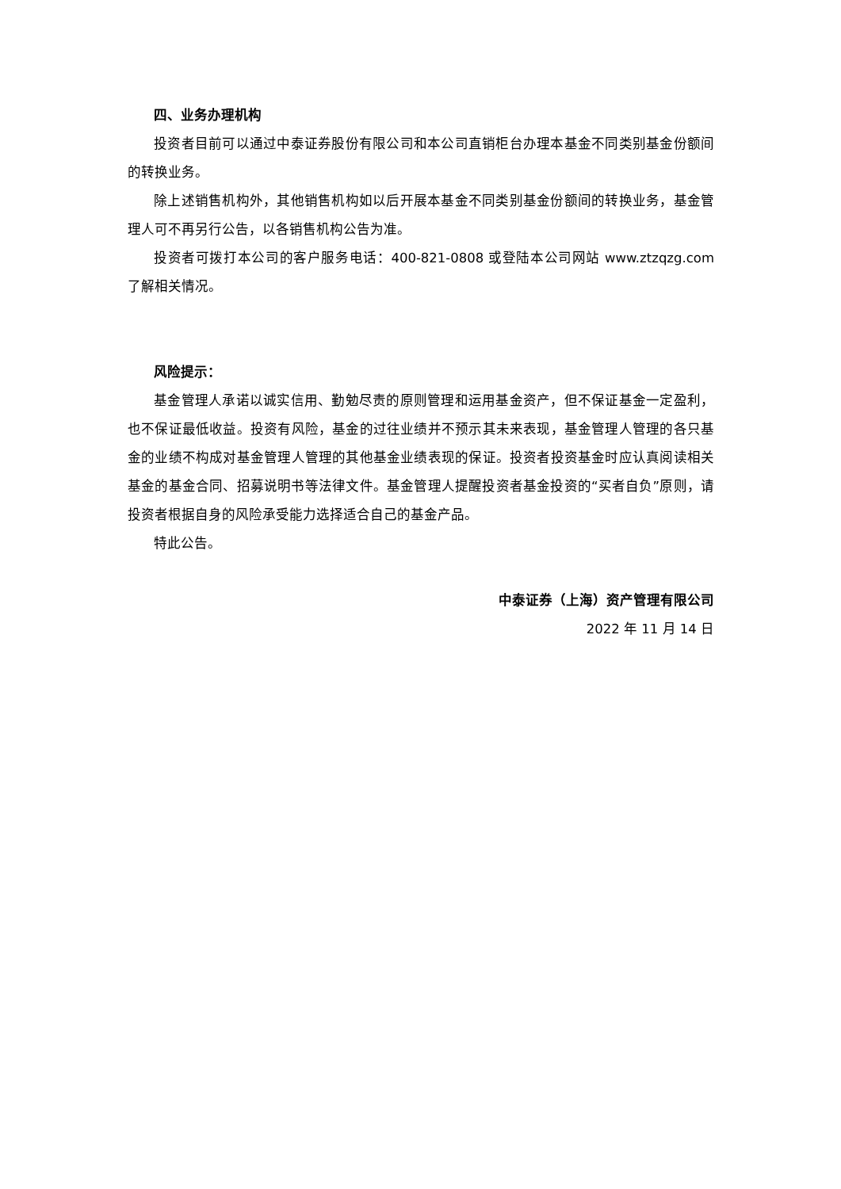四、业务办理机构
投资者目前可以通过中泰证券股份有限公司和本公司直销柜台办理本基金不同类别基金份额间的转换业务。
除上述销售机构外，其他销售机构如以后开展本基金不同类别基金份额间的转换业务，基金管理人可不再另行公告，以各销售机构公告为准。
投资者可拨打本公司的客户服务电话：400-821-0808 或登陆本公司网站 www.ztzqzg.com 了解相关情况。
风险提示：
基金管理人承诺以诚实信用、勤勉尽责的原则管理和运用基金资产，但不保证基金一定盈利，也不保证最低收益。投资有风险，基金的过往业绩并不预示其未来表现，基金管理人管理的各只基金的业绩不构成对基金管理人管理的其他基金业绩表现的保证。投资者投资基金时应认真阅读相关基金的基金合同、招募说明书等法律文件。基金管理人提醒投资者基金投资的“买者自负”原则，请投资者根据自身的风险承受能力选择适合自己的基金产品。
特此公告。
中泰证券（上海）资产管理有限公司
2022 年 11 月 14 日